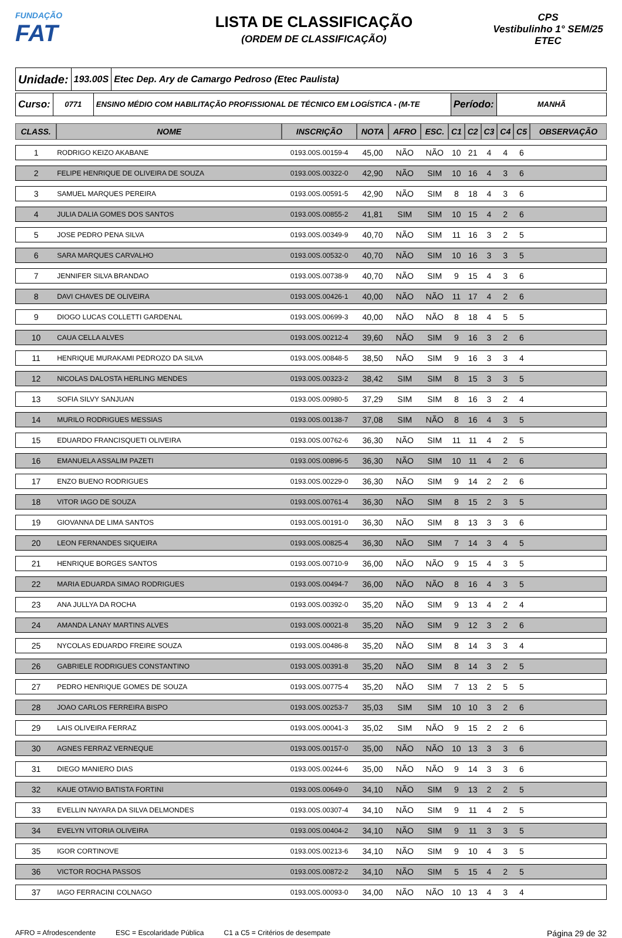FUNDAÇÃO
FAT
LISTA DE CLASSIFICAÇÃO
(ORDEM DE CLASSIFICAÇÃO)
CPS
Vestibulinho 1° SEM/25
ETEC
Unidade:
193.00S
Etec Dep. Ary de Camargo Pedroso (Etec Paulista)
Curso:
0771 ENSINO MÉDIO COM HABILITAÇÃO PROFISSIONAL DE TÉCNICO EM LOGÍSTICA - (M-TE
Período:
MANHÃ
| CLASS. | NOME | INSCRIÇÃO | NOTA | AFRO | ESC. | C1 | C2 | C3 | C4 | C5 | OBSERVAÇÃO |
| --- | --- | --- | --- | --- | --- | --- | --- | --- | --- | --- | --- |
| 1 | RODRIGO KEIZO AKABANE | 0193.00S.00159-4 | 45,00 | NÃO | NÃO | 10 | 21 | 4 | 4 | 6 | |
| 2 | FELIPE HENRIQUE DE OLIVEIRA DE SOUZA | 0193.00S.00322-0 | 42,90 | NÃO | SIM | 10 | 16 | 4 | 3 | 6 | |
| 3 | SAMUEL MARQUES PEREIRA | 0193.00S.00591-5 | 42,90 | NÃO | SIM | 8 | 18 | 4 | 3 | 6 | |
| 4 | JULIA DALIA GOMES DOS SANTOS | 0193.00S.00855-2 | 41,81 | SIM | SIM | 10 | 15 | 4 | 2 | 6 | |
| 5 | JOSE PEDRO PENA SILVA | 0193.00S.00349-9 | 40,70 | NÃO | SIM | 11 | 16 | 3 | 2 | 5 | |
| 6 | SARA MARQUES CARVALHO | 0193.00S.00532-0 | 40,70 | NÃO | SIM | 10 | 16 | 3 | 3 | 5 | |
| 7 | JENNIFER SILVA BRANDAO | 0193.00S.00738-9 | 40,70 | NÃO | SIM | 9 | 15 | 4 | 3 | 6 | |
| 8 | DAVI CHAVES DE OLIVEIRA | 0193.00S.00426-1 | 40,00 | NÃO | NÃO | 11 | 17 | 4 | 2 | 6 | |
| 9 | DIOGO LUCAS COLLETTI GARDENAL | 0193.00S.00699-3 | 40,00 | NÃO | NÃO | 8 | 18 | 4 | 5 | 5 | |
| 10 | CAUA CELLA ALVES | 0193.00S.00212-4 | 39,60 | NÃO | SIM | 9 | 16 | 3 | 2 | 6 | |
| 11 | HENRIQUE MURAKAMI PEDROZO DA SILVA | 0193.00S.00848-5 | 38,50 | NÃO | SIM | 9 | 16 | 3 | 3 | 4 | |
| 12 | NICOLAS DALOSTA HERLING MENDES | 0193.00S.00323-2 | 38,42 | SIM | SIM | 8 | 15 | 3 | 3 | 5 | |
| 13 | SOFIA SILVY SANJUAN | 0193.00S.00980-5 | 37,29 | SIM | SIM | 8 | 16 | 3 | 2 | 4 | |
| 14 | MURILO RODRIGUES MESSIAS | 0193.00S.00138-7 | 37,08 | SIM | NÃO | 8 | 16 | 4 | 3 | 5 | |
| 15 | EDUARDO FRANCISQUETI OLIVEIRA | 0193.00S.00762-6 | 36,30 | NÃO | SIM | 11 | 11 | 4 | 2 | 5 | |
| 16 | EMANUELA ASSALIM PAZETI | 0193.00S.00896-5 | 36,30 | NÃO | SIM | 10 | 11 | 4 | 2 | 6 | |
| 17 | ENZO BUENO RODRIGUES | 0193.00S.00229-0 | 36,30 | NÃO | SIM | 9 | 14 | 2 | 2 | 6 | |
| 18 | VITOR IAGO DE SOUZA | 0193.00S.00761-4 | 36,30 | NÃO | SIM | 8 | 15 | 2 | 3 | 5 | |
| 19 | GIOVANNA DE LIMA SANTOS | 0193.00S.00191-0 | 36,30 | NÃO | SIM | 8 | 13 | 3 | 3 | 6 | |
| 20 | LEON FERNANDES SIQUEIRA | 0193.00S.00825-4 | 36,30 | NÃO | SIM | 7 | 14 | 3 | 4 | 5 | |
| 21 | HENRIQUE BORGES SANTOS | 0193.00S.00710-9 | 36,00 | NÃO | NÃO | 9 | 15 | 4 | 3 | 5 | |
| 22 | MARIA EDUARDA SIMAO RODRIGUES | 0193.00S.00494-7 | 36,00 | NÃO | NÃO | 8 | 16 | 4 | 3 | 5 | |
| 23 | ANA JULLYA DA ROCHA | 0193.00S.00392-0 | 35,20 | NÃO | SIM | 9 | 13 | 4 | 2 | 4 | |
| 24 | AMANDA LANAY MARTINS ALVES | 0193.00S.00021-8 | 35,20 | NÃO | SIM | 9 | 12 | 3 | 2 | 6 | |
| 25 | NYCOLAS EDUARDO FREIRE SOUZA | 0193.00S.00486-8 | 35,20 | NÃO | SIM | 8 | 14 | 3 | 3 | 4 | |
| 26 | GABRIELE RODRIGUES CONSTANTINO | 0193.00S.00391-8 | 35,20 | NÃO | SIM | 8 | 14 | 3 | 2 | 5 | |
| 27 | PEDRO HENRIQUE GOMES DE SOUZA | 0193.00S.00775-4 | 35,20 | NÃO | SIM | 7 | 13 | 2 | 5 | 5 | |
| 28 | JOAO CARLOS FERREIRA BISPO | 0193.00S.00253-7 | 35,03 | SIM | SIM | 10 | 10 | 3 | 2 | 6 | |
| 29 | LAIS OLIVEIRA FERRAZ | 0193.00S.00041-3 | 35,02 | SIM | NÃO | 9 | 15 | 2 | 2 | 6 | |
| 30 | AGNES FERRAZ VERNEQUE | 0193.00S.00157-0 | 35,00 | NÃO | NÃO | 10 | 13 | 3 | 3 | 6 | |
| 31 | DIEGO MANIERO DIAS | 0193.00S.00244-6 | 35,00 | NÃO | NÃO | 9 | 14 | 3 | 3 | 6 | |
| 32 | KAUE OTAVIO BATISTA FORTINI | 0193.00S.00649-0 | 34,10 | NÃO | SIM | 9 | 13 | 2 | 2 | 5 | |
| 33 | EVELLIN NAYARA DA SILVA DELMONDES | 0193.00S.00307-4 | 34,10 | NÃO | SIM | 9 | 11 | 4 | 2 | 5 | |
| 34 | EVELYN VITORIA OLIVEIRA | 0193.00S.00404-2 | 34,10 | NÃO | SIM | 9 | 11 | 3 | 3 | 5 | |
| 35 | IGOR CORTINOVE | 0193.00S.00213-6 | 34,10 | NÃO | SIM | 9 | 10 | 4 | 3 | 5 | |
| 36 | VICTOR ROCHA PASSOS | 0193.00S.00872-2 | 34,10 | NÃO | SIM | 5 | 15 | 4 | 2 | 5 | |
| 37 | IAGO FERRACINI COLNAGO | 0193.00S.00093-0 | 34,00 | NÃO | NÃO | 10 | 13 | 4 | 3 | 4 | |
AFRO = Afrodescendente ESC = Escolaridade Pública C1 a C5 = Critérios de desempate Página 29 de 32